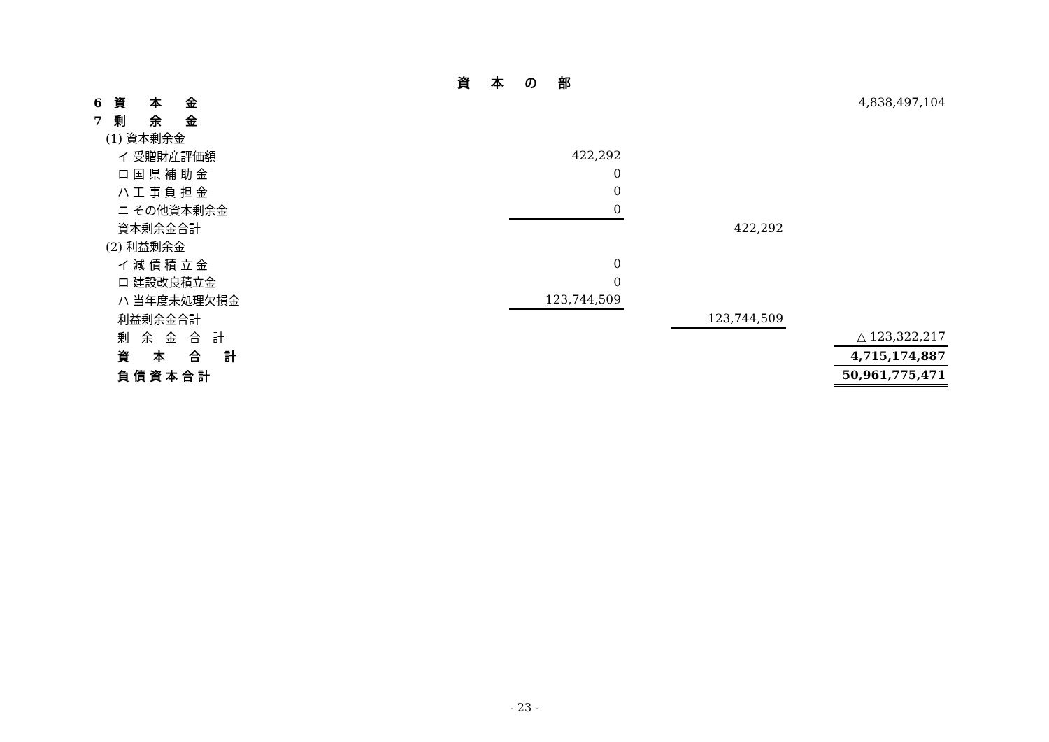資本の部
| 6 資 本 金 | | | | | 4,838,497,104 |
| 7 剰 余 金 | | | | | |
| (1) 資本剰余金 | | | | | |
| イ 受贈財産評価額 | 422,292 | | | | |
| ロ 国 県 補 助 金 | 0 | | | | |
| ハ 工 事 負 担 金 | 0 | | | | |
| ニ その他資本剰余金 | 0 | | | | |
| 資本剰余金合計 | | | 422,292 | | |
| (2) 利益剰余金 | | | | | |
| イ 減 債 積 立 金 | 0 | | | | |
| ロ 建設改良積立金 | 0 | | | | |
| ハ 当年度未処理欠損金 | 123,744,509 | | | | |
| 利益剰余金合計 | | | 123,744,509 | | |
| 剰 余 金 合 計 | | | | | △ 123,322,217 |
| 資 本 合 計 | | | | | 4,715,174,887 |
| 負 債 資 本 合 計 | | | | | 50,961,775,471 |
- 23 -